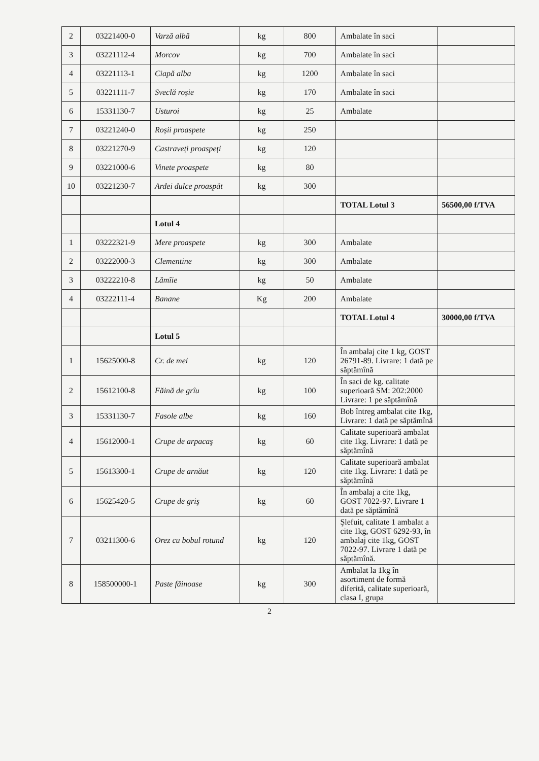| 2 | 03221400-0 | Varză albă | kg | 800 | Ambalate în saci | |
| 3 | 03221112-4 | Morcov | kg | 700 | Ambalate în saci | |
| 4 | 03221113-1 | Ciapă alba | kg | 1200 | Ambalate în saci | |
| 5 | 03221111-7 | Sveclă roșie | kg | 170 | Ambalate în saci | |
| 6 | 15331130-7 | Usturoi | kg | 25 | Ambalate | |
| 7 | 03221240-0 | Roșii proaspete | kg | 250 | | |
| 8 | 03221270-9 | Castraveți proaspeți | kg | 120 | | |
| 9 | 03221000-6 | Vinete proaspete | kg | 80 | | |
| 10 | 03221230-7 | Ardei dulce proaspăt | kg | 300 | | |
| | | | | | TOTAL Lotul 3 | 56500,00 f/TVA |
| | | Lotul 4 | | | | |
| 1 | 03222321-9 | Mere proaspete | kg | 300 | Ambalate | |
| 2 | 03222000-3 | Clementine | kg | 300 | Ambalate | |
| 3 | 03222210-8 | Lămîie | kg | 50 | Ambalate | |
| 4 | 03222111-4 | Banane | Kg | 200 | Ambalate | |
| | | | | | TOTAL Lotul 4 | 30000,00 f/TVA |
| | | Lotul 5 | | | | |
| 1 | 15625000-8 | Cr. de mei | kg | 120 | În ambalaj cite 1 kg, GOST 26791-89. Livrare: 1 dată pe săptămînă | |
| 2 | 15612100-8 | Făină de grîu | kg | 100 | În saci de kg. calitate superioară SM: 202:2000 Livrare: 1 pe săptămînă | |
| 3 | 15331130-7 | Fasole albe | kg | 160 | Bob întreg ambalat cite 1kg, Livrare: 1 dată pe săptămînă | |
| 4 | 15612000-1 | Crupe de arpacaş | kg | 60 | Calitate superioară ambalat cite 1kg. Livrare: 1 dată pe săptămînă | |
| 5 | 15613300-1 | Crupe de arnăut | kg | 120 | Calitate superioară ambalat cite 1kg. Livrare: 1 dată pe săptămînă | |
| 6 | 15625420-5 | Crupe de griş | kg | 60 | În ambalaj a cite 1kg, GOST 7022-97. Livrare 1 dată pe săptămînă | |
| 7 | 03211300-6 | Orez cu bobul rotund | kg | 120 | Şlefuit, calitate 1 ambalat a cite 1kg, GOST 6292-93, în ambalaj cite 1kg, GOST 7022-97. Livrare 1 dată pe săptămînă. | |
| 8 | 158500000-1 | Paste făinoase | kg | 300 | Ambalat la 1kg în asortiment de formă diferită, calitate superioară, clasa I, grupa | |
2